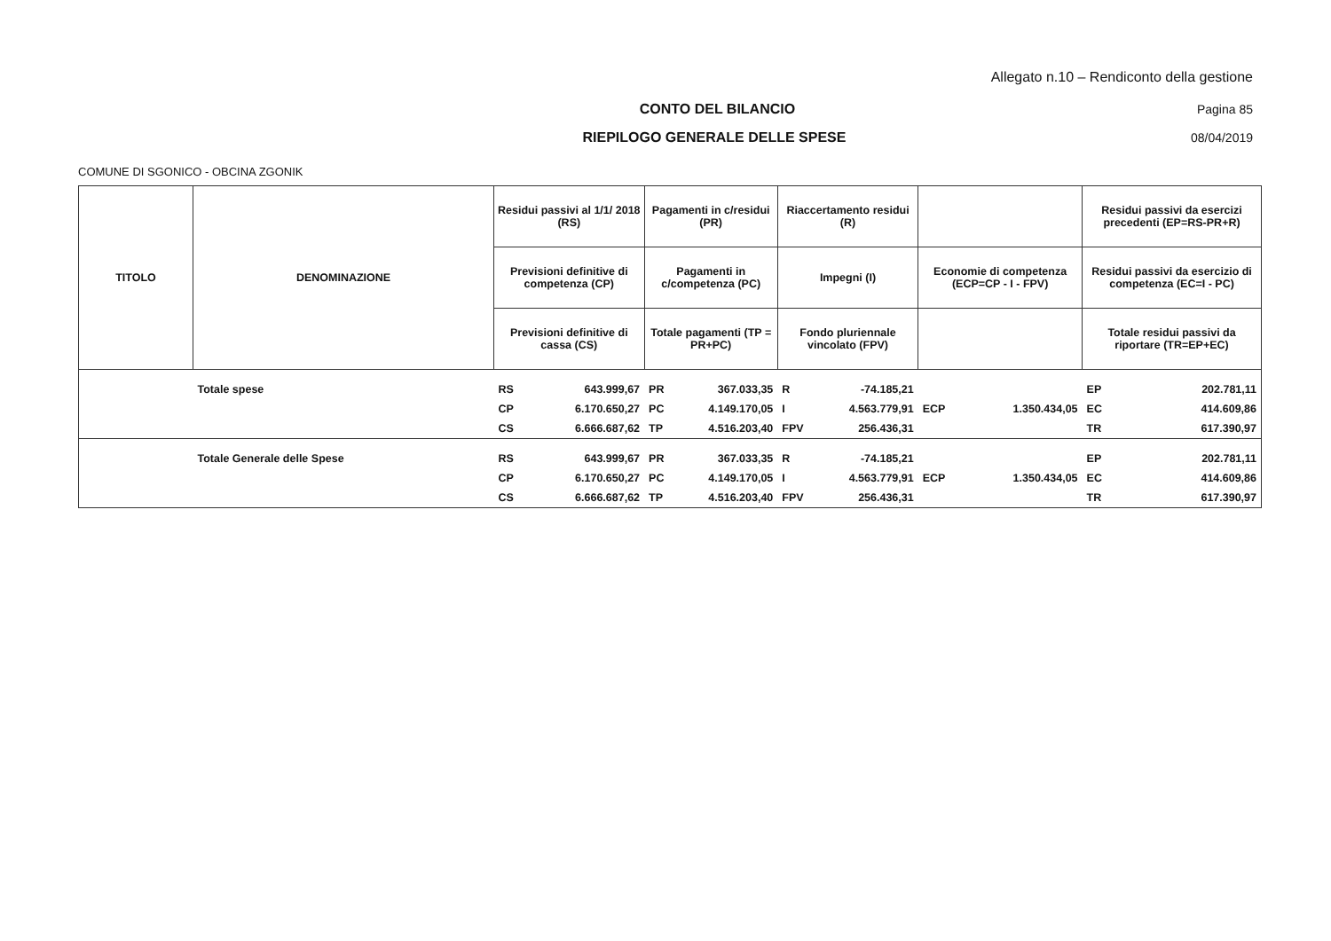Allegato n.10 – Rendiconto della gestione
CONTO DEL BILANCIO Pagina 85
RIEPILOGO GENERALE DELLE SPESE 08/04/2019
COMUNE DI SGONICO - OBCINA ZGONIK
| TITOLO | DENOMINAZIONE | Residui passivi al 1/1/ 2018 (RS) | | Pagamenti in c/residui (PR) | | Riaccertamento residui (R) | | | | Residui passivi da esercizi precedenti (EP=RS-PR+R) | |
| --- | --- | --- | --- | --- | --- | --- | --- | --- | --- | --- | --- |
| | | Previsioni definitive di competenza (CP) | | Pagamenti in c/competenza (PC) | | Impegni (I) | | Economie di competenza (ECP=CP - I - FPV) | | Residui passivi da esercizio di competenza (EC=I - PC) | |
| | | Previsioni definitive di cassa (CS) | | Totale pagamenti (TP = PR+PC) | | Fondo pluriennale vincolato (FPV) | | | | Totale residui passivi da riportare (TR=EP+EC) | |
| | Totale spese | RS | 643.999,67 | PR | 367.033,35 | R | -74.185,21 | | | EP | 202.781,11 |
| | | CP | 6.170.650,27 | PC | 4.149.170,05 | I | 4.563.779,91 | ECP | 1.350.434,05 | EC | 414.609,86 |
| | | CS | 6.666.687,62 | TP | 4.516.203,40 | FPV | 256.436,31 | | | TR | 617.390,97 |
| | Totale Generale delle Spese | RS | 643.999,67 | PR | 367.033,35 | R | -74.185,21 | | | EP | 202.781,11 |
| | | CP | 6.170.650,27 | PC | 4.149.170,05 | I | 4.563.779,91 | ECP | 1.350.434,05 | EC | 414.609,86 |
| | | CS | 6.666.687,62 | TP | 4.516.203,40 | FPV | 256.436,31 | | | TR | 617.390,97 |